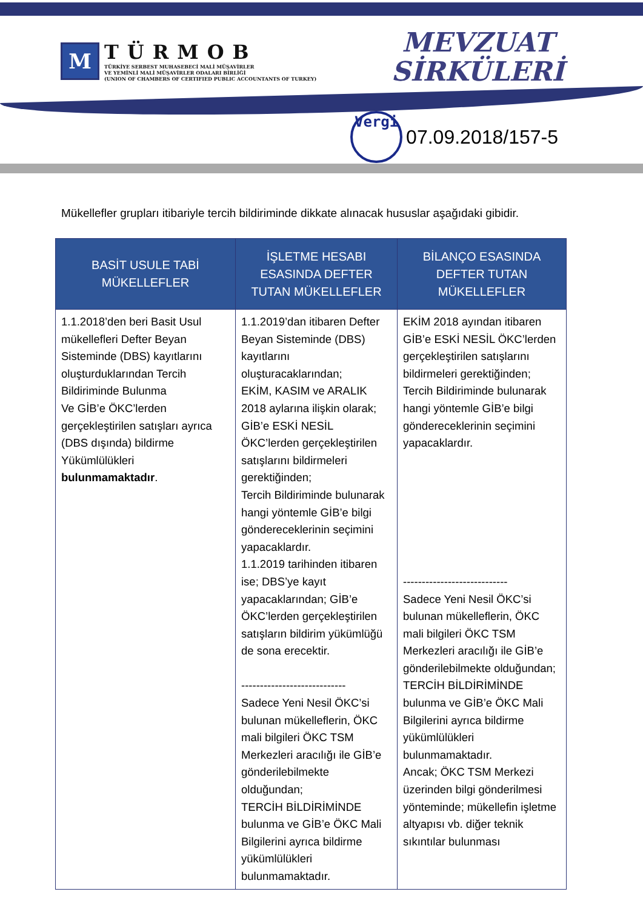M
TÜRMOB
TÜRKİYE SERBEST MUHASEBECİ MALİ MÜŞAVİRLER
VE YEMİNLİ MALİ MÜŞAVİRLER ODALARI BİRLİĞİ
(UNION OF CHAMBERS OF CERTIFIED PUBLIC ACCOUNTANTS OF TURKEY)
MEVZUAT
SİRKÜLERİ
Vergi
07.09.2018/157-5
Mükellefler grupları itibariyle tercih bildiriminde dikkate alınacak hususlar aşağıdaki gibidir.
| BASİT USULE TABİ MÜKELLEFLER | İŞLETME HESABI ESASINDA DEFTER TUTAN MÜKELLEFLER | BİLANÇO ESASINDA DEFTER TUTAN MÜKELLEFLER |
| --- | --- | --- |
| 1.1.2018’den beri Basit Usul mükellefleri Defter Beyan Sisteminde (DBS) kayıtlarını oluşturduklarından Tercih Bildiriminde Bulunma Ve GİB’e ÖKC’lerden gerçekleştirilen satışları ayrıca (DBS dışında) bildirme Yükümlülükleri bulunmamaktadır . | 1.1.2019’dan itibaren Defter Beyan Sisteminde (DBS) kayıtlarını oluşturacaklarından; EKİM, KASIM ve ARALIK 2018 aylarına ilişkin olarak; GİB’e ESKİ NESİL ÖKC’lerden gerçekleştirilen satışlarını bildirmeleri gerektiğinden; Tercih Bildiriminde bulunarak hangi yöntemle GİB’e bilgi göndereceklerinin seçimini yapacaklardır. 1.1.2019 tarihinden itibaren ise; DBS’ye kayıt yapacaklarından; GİB’e ÖKC’lerden gerçekleştirilen satışların bildirim yükümlüğü de sona erecektir. ---------------------------- Sadece Yeni Nesil ÖKC’si bulunan mükelleflerin, ÖKC mali bilgileri ÖKC TSM Merkezleri aracılığı ile GİB’e gönderilebilmekte olduğundan; TERCİH BİLDİRİMİNDE bulunma ve GİB’e ÖKC Mali Bilgilerini ayrıca bildirme yükümlülükleri bulunmamaktadır. | EKİM 2018 ayından itibaren GİB’e ESKİ NESİL ÖKC’lerden gerçekleştirilen satışlarını bildirmeleri gerektiğinden; Tercih Bildiriminde bulunarak hangi yöntemle GİB’e bilgi göndereceklerinin seçimini yapacaklardır. ---------------------------- Sadece Yeni Nesil ÖKC’si bulunan mükelleflerin, ÖKC mali bilgileri ÖKC TSM Merkezleri aracılığı ile GİB’e gönderilebilmekte olduğundan; TERCİH BİLDİRİMİNDE bulunma ve GİB’e ÖKC Mali Bilgilerini ayrıca bildirme yükümlülükleri bulunmamaktadır. Ancak; ÖKC TSM Merkezi üzerinden bilgi gönderilmesi yönteminde; mükellefin işletme altyapısı vb. diğer teknik sıkıntılar bulunması |